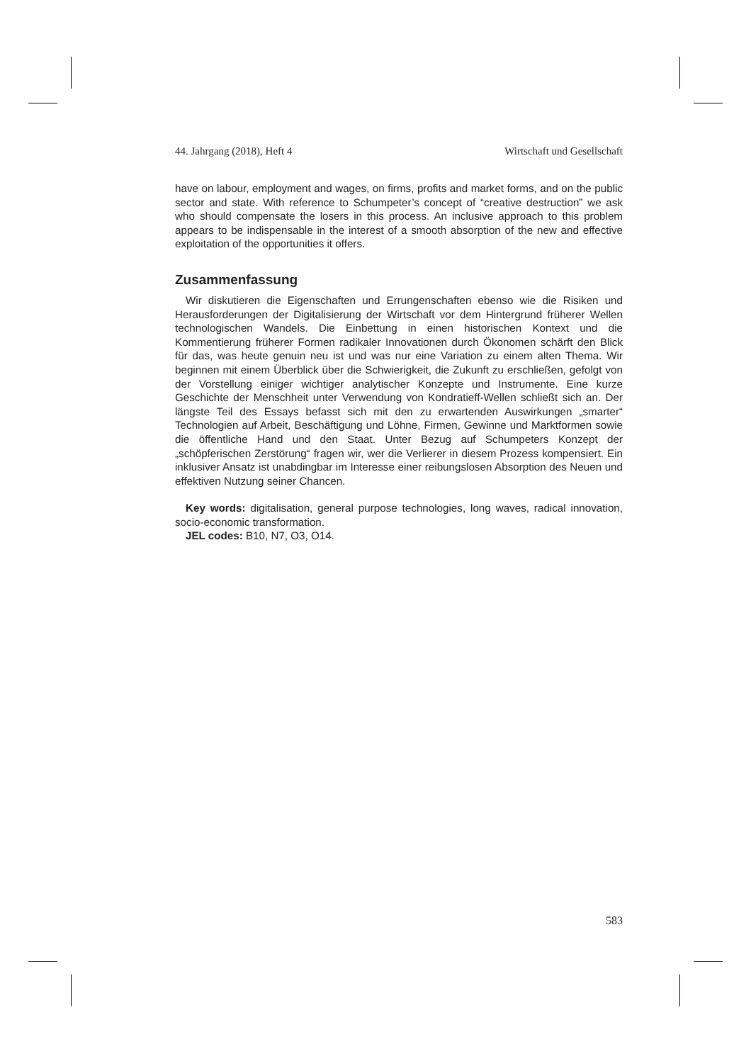44. Jahrgang (2018), Heft 4 Wirtschaft und Gesellschaft
have on labour, employment and wages, on firms, profits and market forms, and on the public sector and state. With reference to Schumpeter’s concept of “creative destruction” we ask who should compensate the losers in this process. An inclusive approach to this problem appears to be indispensable in the interest of a smooth absorption of the new and effective exploitation of the opportunities it offers.
Zusammenfassung
Wir diskutieren die Eigenschaften und Errungenschaften ebenso wie die Risiken und Herausforderungen der Digitalisierung der Wirtschaft vor dem Hintergrund früherer Wellen technologischen Wandels. Die Einbettung in einen historischen Kontext und die Kommentierung früherer Formen radikaler Innovationen durch Ökonomen schärft den Blick für das, was heute genuin neu ist und was nur eine Variation zu einem alten Thema. Wir beginnen mit einem Überblick über die Schwierigkeit, die Zukunft zu erschließen, gefolgt von der Vorstellung einiger wichtiger analytischer Konzepte und Instrumente. Eine kurze Geschichte der Menschheit unter Verwendung von Kondratieff-Wellen schließt sich an. Der längste Teil des Essays befasst sich mit den zu erwartenden Auswirkungen „smarter“ Technologien auf Arbeit, Beschäftigung und Löhne, Firmen, Gewinne und Marktformen sowie die öffentliche Hand und den Staat. Unter Bezug auf Schumpeters Konzept der „schöpferischen Zerstörung“ fragen wir, wer die Verlierer in diesem Prozess kompensiert. Ein inklusiver Ansatz ist unabdingbar im Interesse einer reibungslosen Absorption des Neuen und effektiven Nutzung seiner Chancen.
Key words: digitalisation, general purpose technologies, long waves, radical innovation, socio-economic transformation.
JEL codes: B10, N7, O3, O14.
583